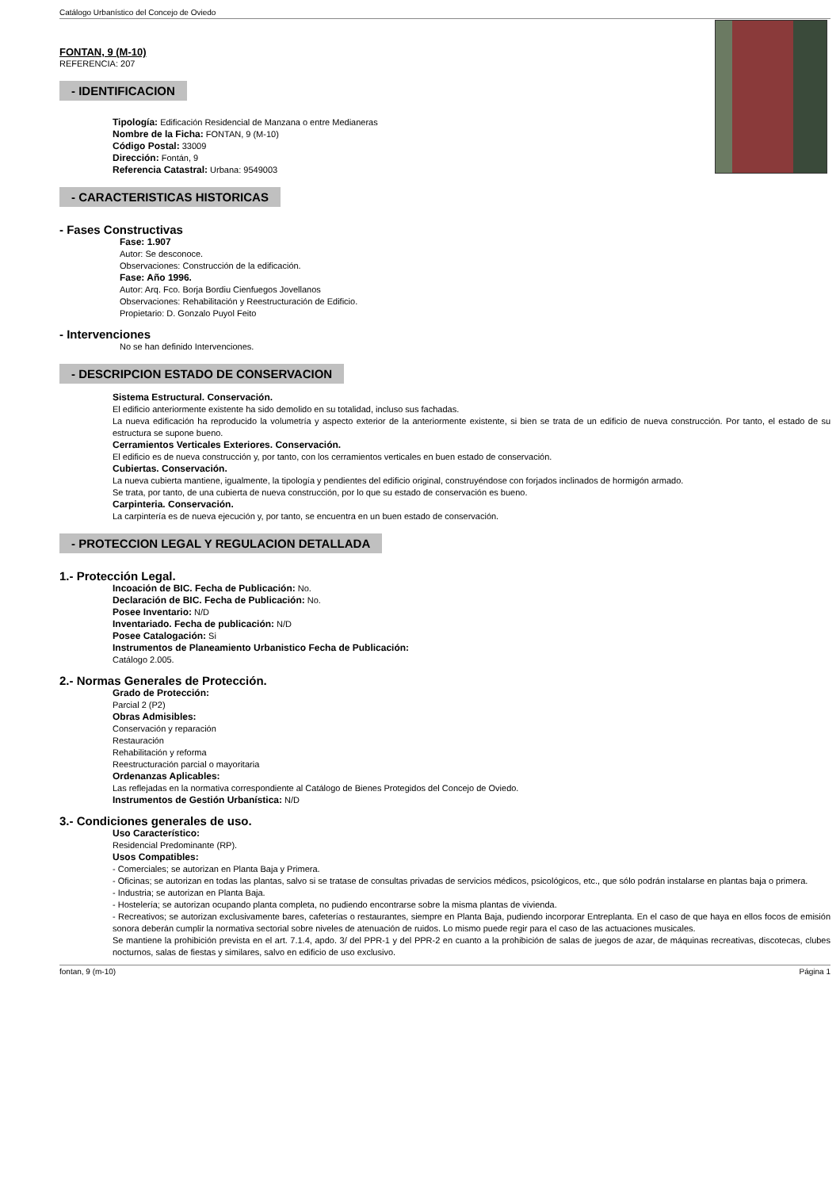Catálogo Urbanístico del Concejo de Oviedo
FONTAN, 9 (M-10)
REFERENCIA: 207
- IDENTIFICACION
Tipología: Edificación Residencial de Manzana o entre Medianeras
Nombre de la Ficha: FONTAN, 9 (M-10)
Código Postal: 33009
Dirección: Fontán, 9
Referencia Catastral: Urbana: 9549003
- CARACTERISTICAS HISTORICAS
- Fases Constructivas
Fase: 1.907
Autor: Se desconoce.
Observaciones: Construcción de la edificación.
Fase: Año 1996.
Autor: Arq. Fco. Borja Bordiu Cienfuegos Jovellanos
Observaciones: Rehabilitación y Reestructuración de Edificio.
Propietario: D. Gonzalo Puyol Feito
- Intervenciones
No se han definido Intervenciones.
- DESCRIPCION ESTADO DE CONSERVACION
Sistema Estructural. Conservación.
El edificio anteriormente existente ha sido demolido en su totalidad, incluso sus fachadas.
La nueva edificación ha reproducido la volumetría y aspecto exterior de la anteriormente existente, si bien se trata de un edificio de nueva construcción. Por tanto, el estado de su estructura se supone bueno.
Cerramientos Verticales Exteriores. Conservación.
El edificio es de nueva construcción y, por tanto, con los cerramientos verticales en buen estado de conservación.
Cubiertas. Conservación.
La nueva cubierta mantiene, igualmente, la tipología y pendientes del edificio original, construyéndose con forjados inclinados de hormigón armado.
Se trata, por tanto, de una cubierta de nueva construcción, por lo que su estado de conservación es bueno.
Carpinteria. Conservación.
La carpintería es de nueva ejecución y, por tanto, se encuentra en un buen estado de conservación.
- PROTECCION LEGAL Y REGULACION DETALLADA
1.- Protección Legal.
Incoación de BIC. Fecha de Publicación: No.
Declaración de BIC. Fecha de Publicación: No.
Posee Inventario: N/D
Inventariado. Fecha de publicación: N/D
Posee Catalogación: Si
Instrumentos de Planeamiento Urbanistico Fecha de Publicación:
Catálogo 2.005.
2.- Normas Generales de Protección.
Grado de Protección:
Parcial 2 (P2)
Obras Admisibles:
Conservación y reparación
Restauración
Rehabilitación y reforma
Reestructuración parcial o mayoritaria
Ordenanzas Aplicables:
Las reflejadas en la normativa correspondiente al Catálogo de Bienes Protegidos del Concejo de Oviedo.
Instrumentos de Gestión Urbanística: N/D
3.- Condiciones generales de uso.
Uso Característico:
Residencial Predominante (RP).
Usos Compatibles:
- Comerciales; se autorizan en Planta Baja y Primera.
- Oficinas; se autorizan en todas las plantas, salvo si se tratase de consultas privadas de servicios médicos, psicológicos, etc., que sólo podrán instalarse en plantas baja o primera.
- Industria; se autorizan en Planta Baja.
- Hostelería; se autorizan ocupando planta completa, no pudiendo encontrarse sobre la misma plantas de vivienda.
- Recreativos; se autorizan exclusivamente bares, cafeterías o restaurantes, siempre en Planta Baja, pudiendo incorporar Entreplanta. En el caso de que haya en ellos focos de emisión sonora deberán cumplir la normativa sectorial sobre niveles de atenuación de ruidos. Lo mismo puede regir para el caso de las actuaciones musicales.
Se mantiene la prohibición prevista en el art. 7.1.4, apdo. 3/ del PPR-1 y del PPR-2 en cuanto a la prohibición de salas de juegos de azar, de máquinas recreativas, discotecas, clubes nocturnos, salas de fiestas y similares, salvo en edificio de uso exclusivo.
fontan, 9 (m-10) Página 1